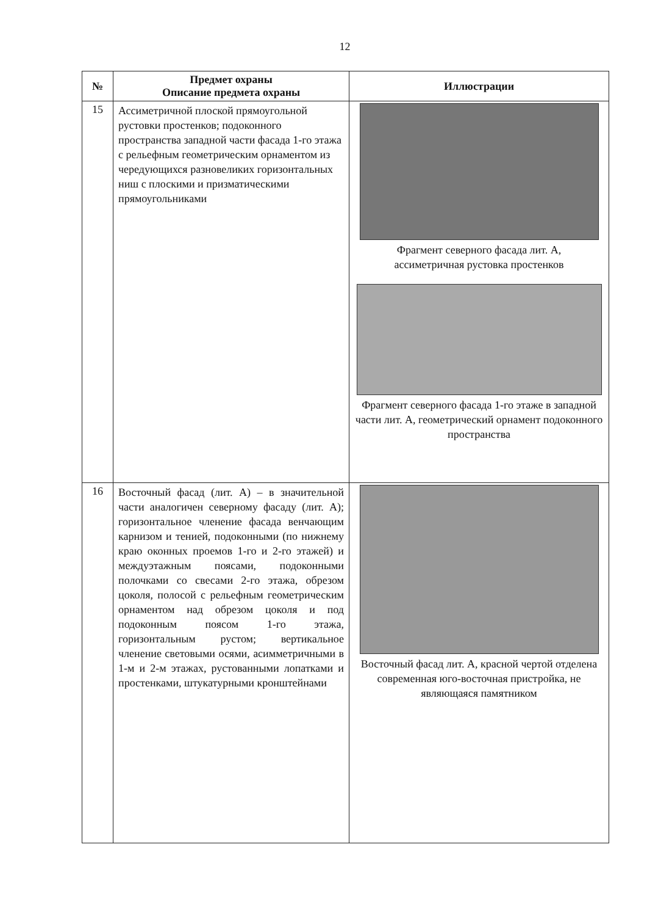12
| № | Предмет охраны Описание предмета охраны | Иллюстрации |
| --- | --- | --- |
| 15 | Ассиметричной плоской прямоугольной рустовки простенков; подоконного пространства западной части фасада 1-го этажа с рельефным геометрическим орнаментом из чередующихся разновеликих горизонтальных ниш с плоскими и призматическими прямоугольниками | Фрагмент северного фасада лит. А, ассиметричная рустовка простенков Фрагмент северного фасада 1-го этаже в западной части лит. А, геометрический орнамент подоконного пространства |
| 16 | Восточный фасад (лит. А) – в значительной части аналогичен северному фасаду (лит. А); горизонтальное членение фасада венчающим карнизом и тенией, подоконными (по нижнему краю оконных проемов 1-го и 2-го этажей) и междуэтажным поясами, подоконными полочками со свесами 2-го этажа, обрезом цоколя, полосой с рельефным геометрическим орнаментом над обрезом цоколя и под подоконным поясом 1-го этажа, горизонтальным рустом; вертикальное членение световыми осями, асимметричными в 1-м и 2-м этажах, рустованными лопатками и простенками, штукатурными кронштейнами | Восточный фасад лит. А, красной чертой отделена современная юго-восточная пристройка, не являющаяся памятником |